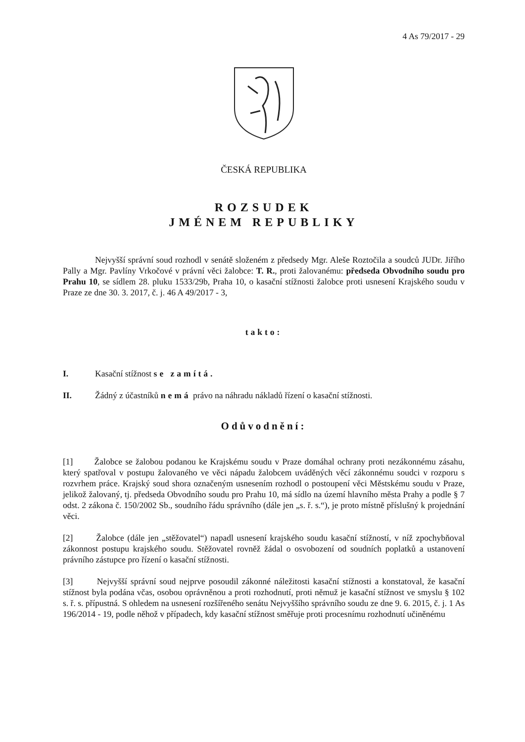4 As 79/2017 - 29
ČESKÁ REPUBLIKA
ROZSUDEK
JMÉNEM REPUBLIKY
Nejvyšší správní soud rozhodl v senátě složeném z předsedy Mgr. Aleše Roztočila a soudců JUDr. Jiřího Pally a Mgr. Pavlíny Vrkočové v právní věci žalobce: T. R., proti žalovanému: předseda Obvodního soudu pro Prahu 10, se sídlem 28. pluku 1533/29b, Praha 10, o kasační stížnosti žalobce proti usnesení Krajského soudu v Praze ze dne 30. 3. 2017, č. j. 46 A 49/2017 - 3,
takto:
I. Kasační stížnost se zamítá.
II. Žádný z účastníků nemá právo na náhradu nákladů řízení o kasační stížnosti.
Odůvodnění:
[1] Žalobce se žalobou podanou ke Krajskému soudu v Praze domáhal ochrany proti nezákonnému zásahu, který spatřoval v postupu žalovaného ve věci nápadu žalobcem uváděných věcí zákonnému soudci v rozporu s rozvrhem práce. Krajský soud shora označeným usnesením rozhodl o postoupení věci Městskému soudu v Praze, jelikož žalovaný, tj. předseda Obvodního soudu pro Prahu 10, má sídlo na území hlavního města Prahy a podle § 7 odst. 2 zákona č. 150/2002 Sb., soudního řádu správního (dále jen „s. ř. s.“), je proto místně příslušný k projednání věci.
[2] Žalobce (dále jen „stěžovatel“) napadl usnesení krajského soudu kasační stížností, v níž zpochybňoval zákonnost postupu krajského soudu. Stěžovatel rovněž žádal o osvobození od soudních poplatků a ustanovení právního zástupce pro řízení o kasační stížnosti.
[3] Nejvyšší správní soud nejprve posoudil zákonné náležitosti kasační stížnosti a konstatoval, že kasační stížnost byla podána včas, osobou oprávněnou a proti rozhodnutí, proti němuž je kasační stížnost ve smyslu § 102 s. ř. s. přípustná. S ohledem na usnesení rozšířeného senátu Nejvyššího správního soudu ze dne 9. 6. 2015, č. j. 1 As 196/2014 - 19, podle něhož v případech, kdy kasační stížnost směřuje proti procesnímu rozhodnutí učiněnému